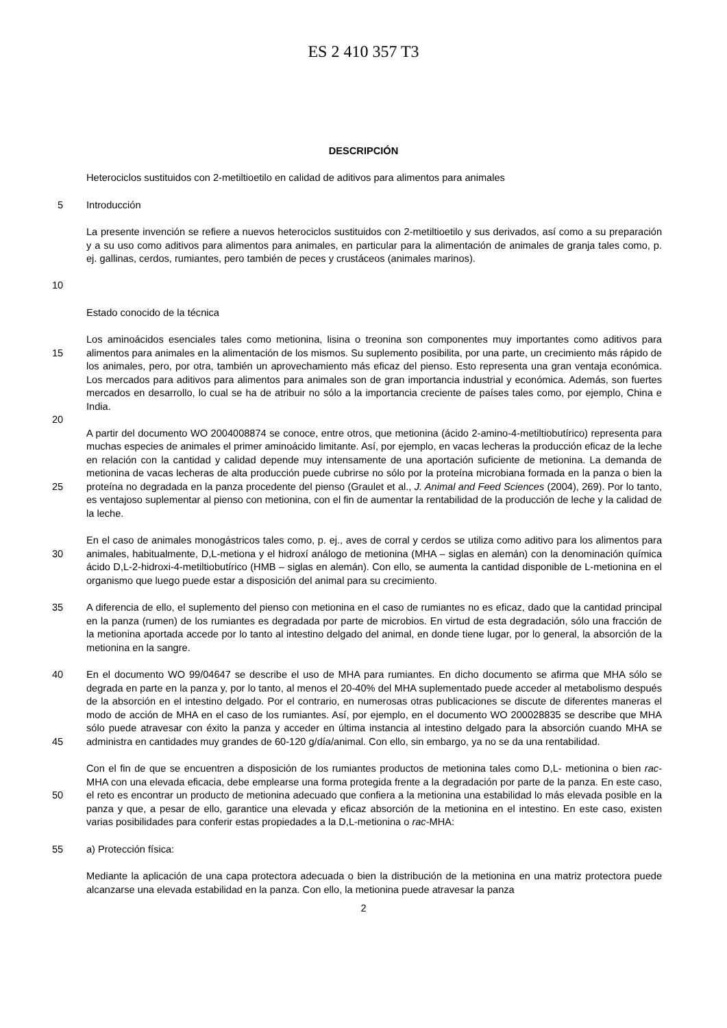ES 2 410 357 T3
DESCRIPCIÓN
Heterociclos sustituidos con 2-metiltioetilo en calidad de aditivos para alimentos para animales
5 Introducción
10 La presente invención se refiere a nuevos heterociclos sustituidos con 2-metiltioetilo y sus derivados, así como a su preparación y a su uso como aditivos para alimentos para animales, en particular para la alimentación de animales de granja tales como, p. ej. gallinas, cerdos, rumiantes, pero también de peces y crustáceos (animales marinos).
Estado conocido de la técnica
15
20
Los aminoácidos esenciales tales como metionina, lisina o treonina son componentes muy importantes como aditivos para alimentos para animales en la alimentación de los mismos. Su suplemento posibilita, por una parte, un crecimiento más rápido de los animales, pero, por otra, también un aprovechamiento más eficaz del pienso. Esto representa una gran ventaja económica. Los mercados para aditivos para alimentos para animales son de gran importancia industrial y económica. Además, son fuertes mercados en desarrollo, lo cual se ha de atribuir no sólo a la importancia creciente de países tales como, por ejemplo, China e India.
25 A partir del documento WO 2004008874 se conoce, entre otros, que metionina (ácido 2-amino-4-metiltiobutírico) representa para muchas especies de animales el primer aminoácido limitante. Así, por ejemplo, en vacas lecheras la producción eficaz de la leche en relación con la cantidad y calidad depende muy intensamente de una aportación suficiente de metionina. La demanda de metionina de vacas lecheras de alta producción puede cubrirse no sólo por la proteína microbiana formada en la panza o bien la proteína no degradada en la panza procedente del pienso (Graulet et al., J. Animal and Feed Sciences (2004), 269). Por lo tanto, es ventajoso suplementar al pienso con metionina, con el fin de aumentar la rentabilidad de la producción de leche y la calidad de la leche.
30 En el caso de animales monogástricos tales como, p. ej., aves de corral y cerdos se utiliza como aditivo para los alimentos para animales, habitualmente, D,L-metiona y el hidroxí análogo de metionina (MHA – siglas en alemán) con la denominación química ácido D,L-2-hidroxi-4-metiltiobutírico (HMB – siglas en alemán). Con ello, se aumenta la cantidad disponible de L-metionina en el organismo que luego puede estar a disposición del animal para su crecimiento.
35 A diferencia de ello, el suplemento del pienso con metionina en el caso de rumiantes no es eficaz, dado que la cantidad principal en la panza (rumen) de los rumiantes es degradada por parte de microbios. En virtud de esta degradación, sólo una fracción de la metionina aportada accede por lo tanto al intestino delgado del animal, en donde tiene lugar, por lo general, la absorción de la metionina en la sangre.
40
45
En el documento WO 99/04647 se describe el uso de MHA para rumiantes. En dicho documento se afirma que MHA sólo se degrada en parte en la panza y, por lo tanto, al menos el 20-40% del MHA suplementado puede acceder al metabolismo después de la absorción en el intestino delgado. Por el contrario, en numerosas otras publicaciones se discute de diferentes maneras el modo de acción de MHA en el caso de los rumiantes. Así, por ejemplo, en el documento WO 200028835 se describe que MHA sólo puede atravesar con éxito la panza y acceder en última instancia al intestino delgado para la absorción cuando MHA se administra en cantidades muy grandes de 60-120 g/día/animal. Con ello, sin embargo, ya no se da una rentabilidad.
50 Con el fin de que se encuentren a disposición de los rumiantes productos de metionina tales como D,L- metionina o bien rac-MHA con una elevada eficacia, debe emplearse una forma protegida frente a la degradación por parte de la panza. En este caso, el reto es encontrar un producto de metionina adecuado que confiera a la metionina una estabilidad lo más elevada posible en la panza y que, a pesar de ello, garantice una elevada y eficaz absorción de la metionina en el intestino. En este caso, existen varias posibilidades para conferir estas propiedades a la D,L-metionina o rac-MHA:
55 a) Protección física:
Mediante la aplicación de una capa protectora adecuada o bien la distribución de la metionina en una matriz protectora puede alcanzarse una elevada estabilidad en la panza. Con ello, la metionina puede atravesar la panza
2